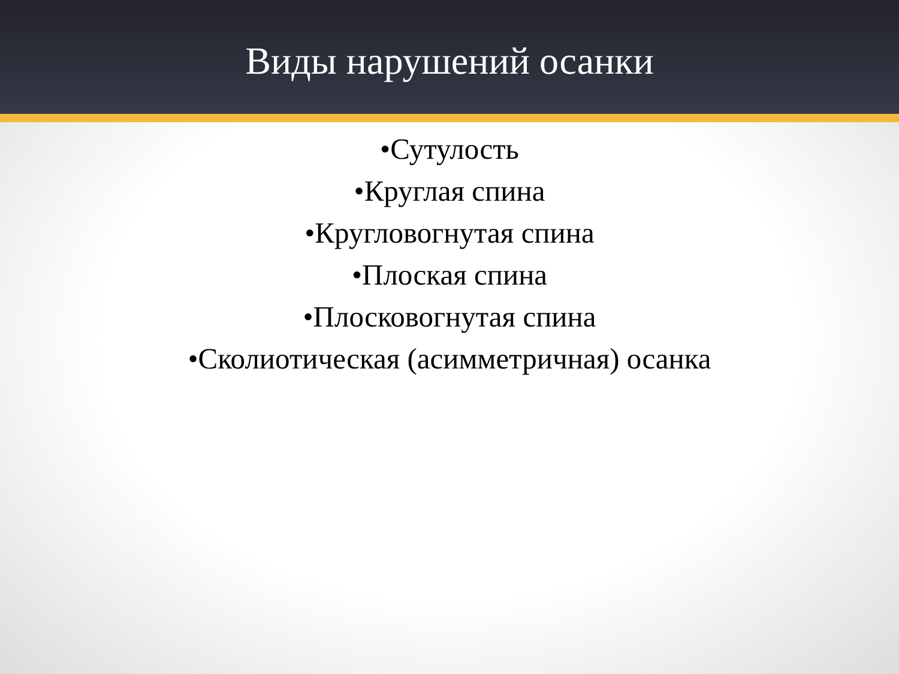Виды нарушений осанки
•Сутулость
•Круглая спина
•Кругловогнутая спина
•Плоская спина
•Плосковогнутая спина
•Сколиотическая (асимметричная) осанка